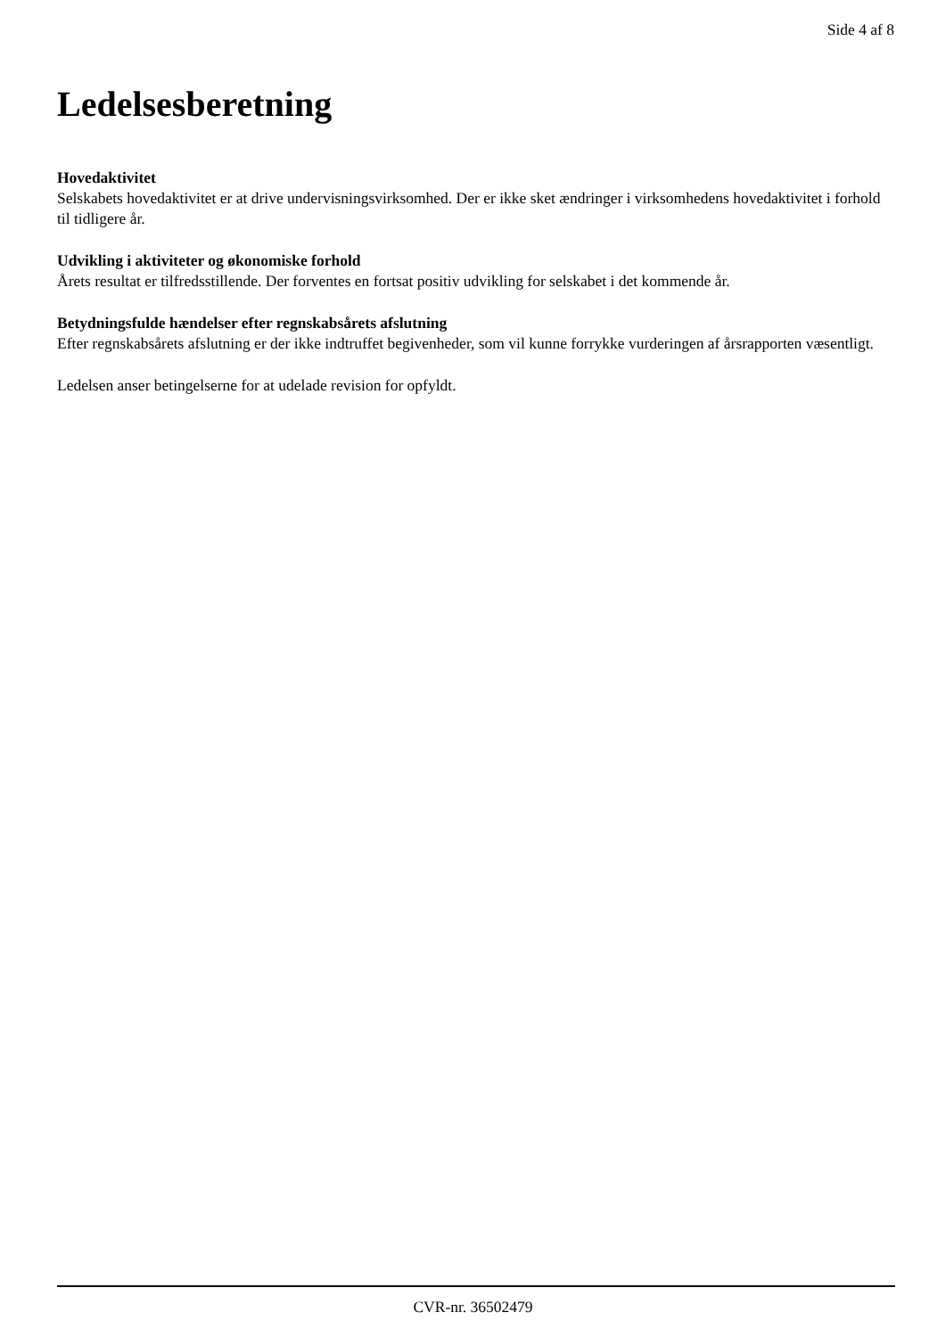Side 4 af 8
Ledelsesberetning
Hovedaktivitet
Selskabets hovedaktivitet er at drive undervisningsvirksomhed. Der er ikke sket ændringer i virksomhedens hovedaktivitet i forhold til tidligere år.
Udvikling i aktiviteter og økonomiske forhold
Årets resultat er tilfredsstillende. Der forventes en fortsat positiv udvikling for selskabet i det kommende år.
Betydningsfulde hændelser efter regnskabsårets afslutning
Efter regnskabsårets afslutning er der ikke indtruffet begivenheder, som vil kunne forrykke vurderingen af årsrapporten væsentligt.
Ledelsen anser betingelserne for at udelade revision for opfyldt.
CVR-nr. 36502479